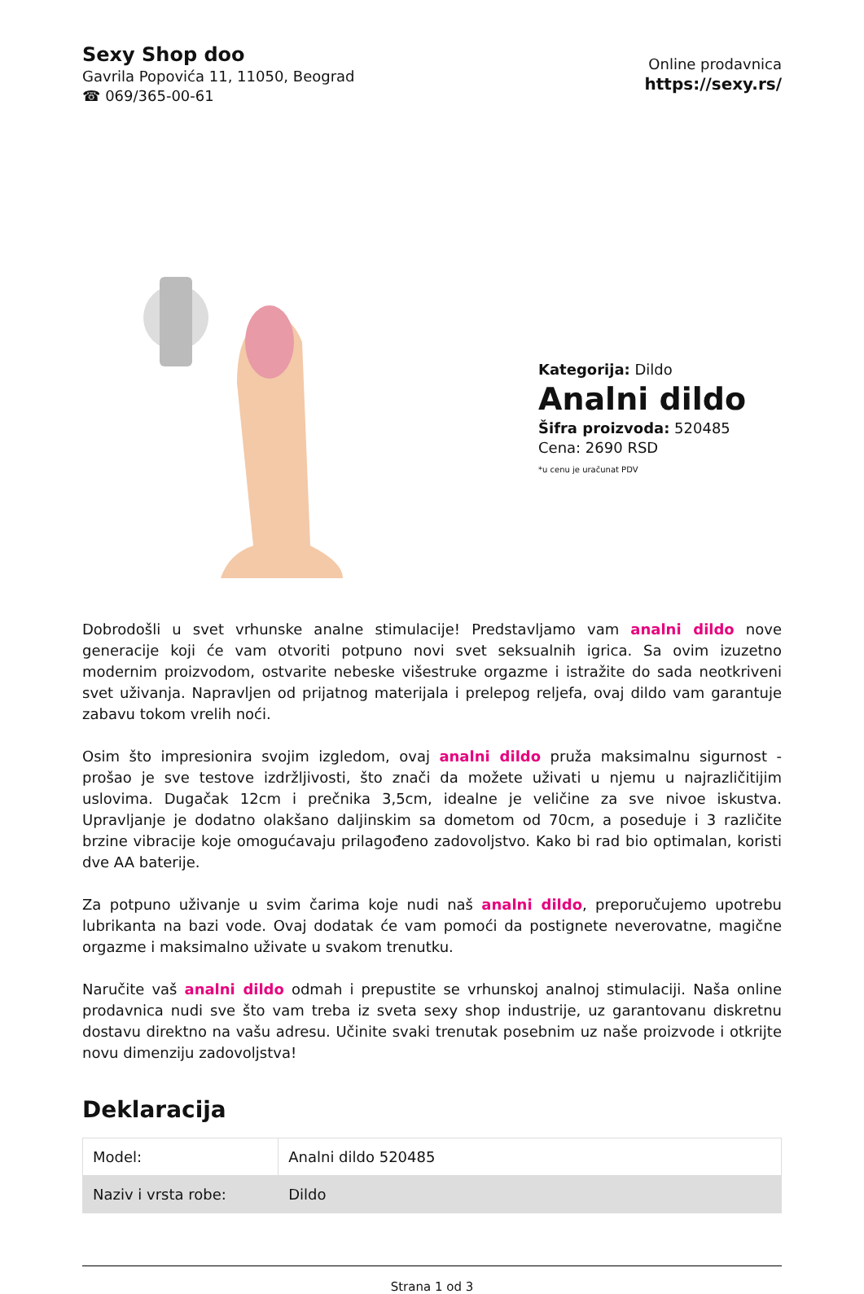Sexy Shop doo
Gavrila Popovića 11, 11050, Beograd
☎ 069/365-00-61
Online prodavnica
https://sexy.rs/
Kategorija: Dildo
Analni dildo
Šifra proizvoda: 520485
Cena: 2690 RSD
*u cenu je uračunat PDV
Dobrodošli u svet vrhunske analne stimulacije! Predstavljamo vam analni dildo nove generacije koji će vam otvoriti potpuno novi svet seksualnih igrica. Sa ovim izuzetno modernim proizvodom, ostvarite nebeske višestruke orgazme i istražite do sada neotkriveni svet uživanja. Napravljen od prijatnog materijala i prelepog reljefa, ovaj dildo vam garantuje zabavu tokom vrelih noći.
Osim što impresionira svojim izgledom, ovaj analni dildo pruža maksimalnu sigurnost - prošao je sve testove izdržljivosti, što znači da možete uživati u njemu u najrazličitijim uslovima. Dugačak 12cm i prečnika 3,5cm, idealne je veličine za sve nivoe iskustva. Upravljanje je dodatno olakšano daljinskim sa dometom od 70cm, a poseduje i 3 različite brzine vibracije koje omogućavaju prilagođeno zadovoljstvo. Kako bi rad bio optimalan, koristi dve AA baterije.
Za potpuno uživanje u svim čarima koje nudi naš analni dildo, preporučujemo upotrebu lubrikanta na bazi vode. Ovaj dodatak će vam pomoći da postignete neverovatne, magične orgazme i maksimalno uživate u svakom trenutku.
Naručite vaš analni dildo odmah i prepustite se vrhunskoj analnoj stimulaciji. Naša online prodavnica nudi sve što vam treba iz sveta sexy shop industrije, uz garantovanu diskretnu dostavu direktno na vašu adresu. Učinite svaki trenutak posebnim uz naše proizvode i otkrijte novu dimenziju zadovoljstva!
Deklaracija
| Model: | Analni dildo 520485 |
| Naziv i vrsta robe: | Dildo |
Strana 1 od 3